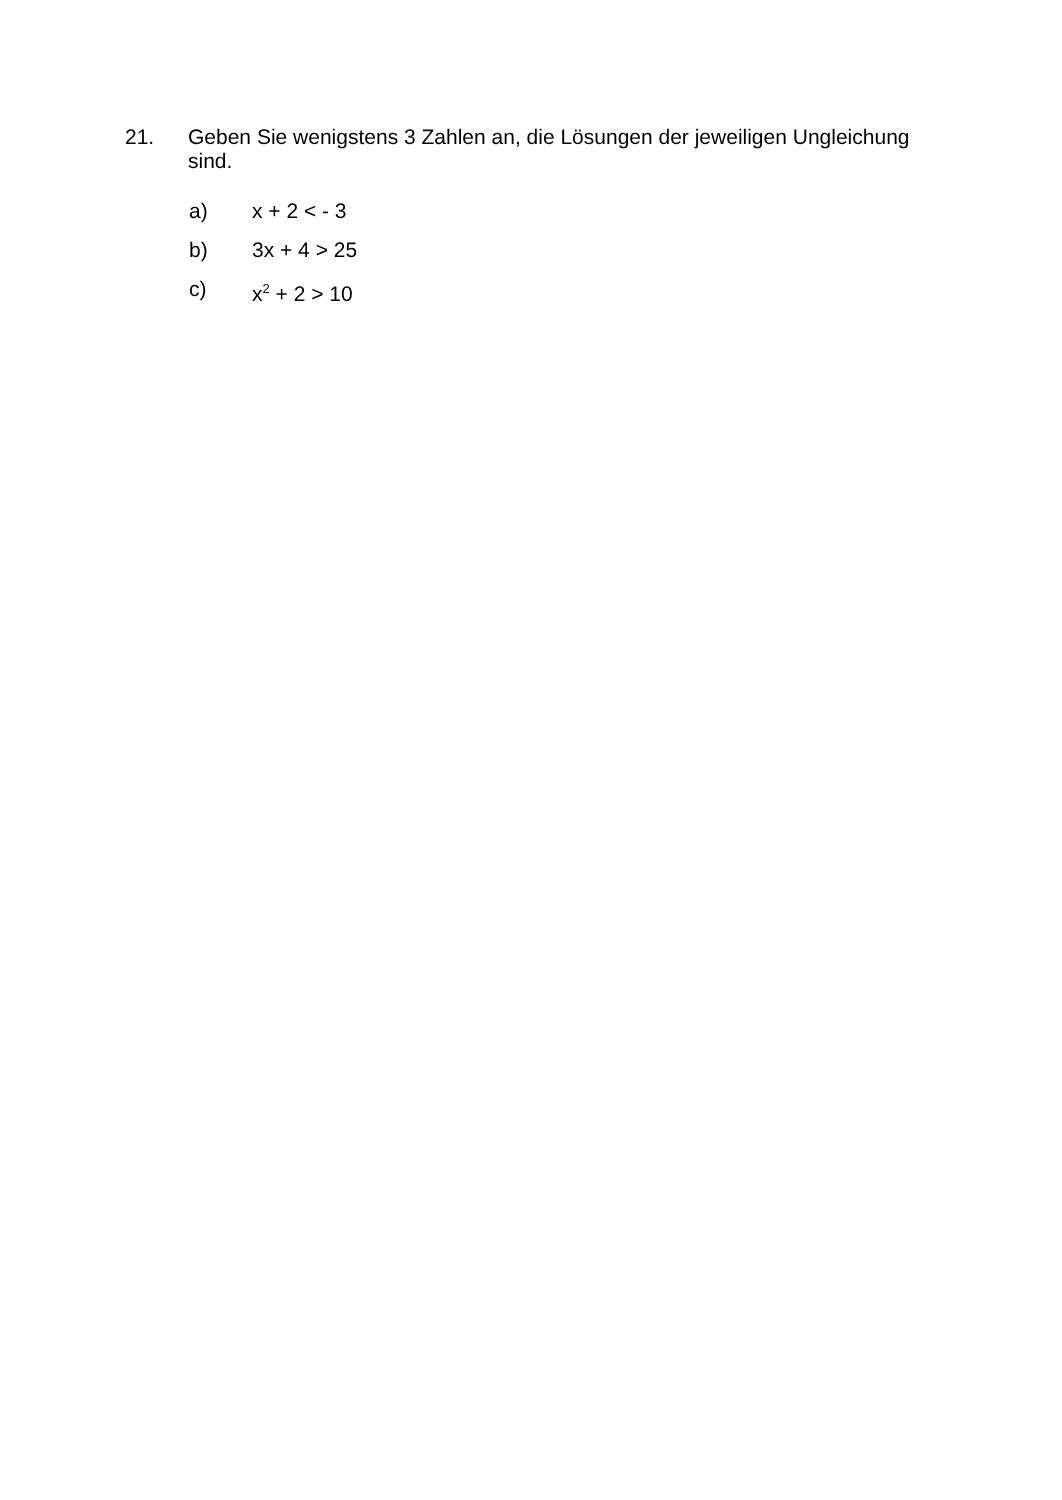21.
Geben Sie wenigstens 3 Zahlen an, die Lösungen der jeweiligen Ungleichung sind.
a) x + 2 < - 3
b) 3x + 4 > 25
c) x<sup>2</sup> + 2 > 10